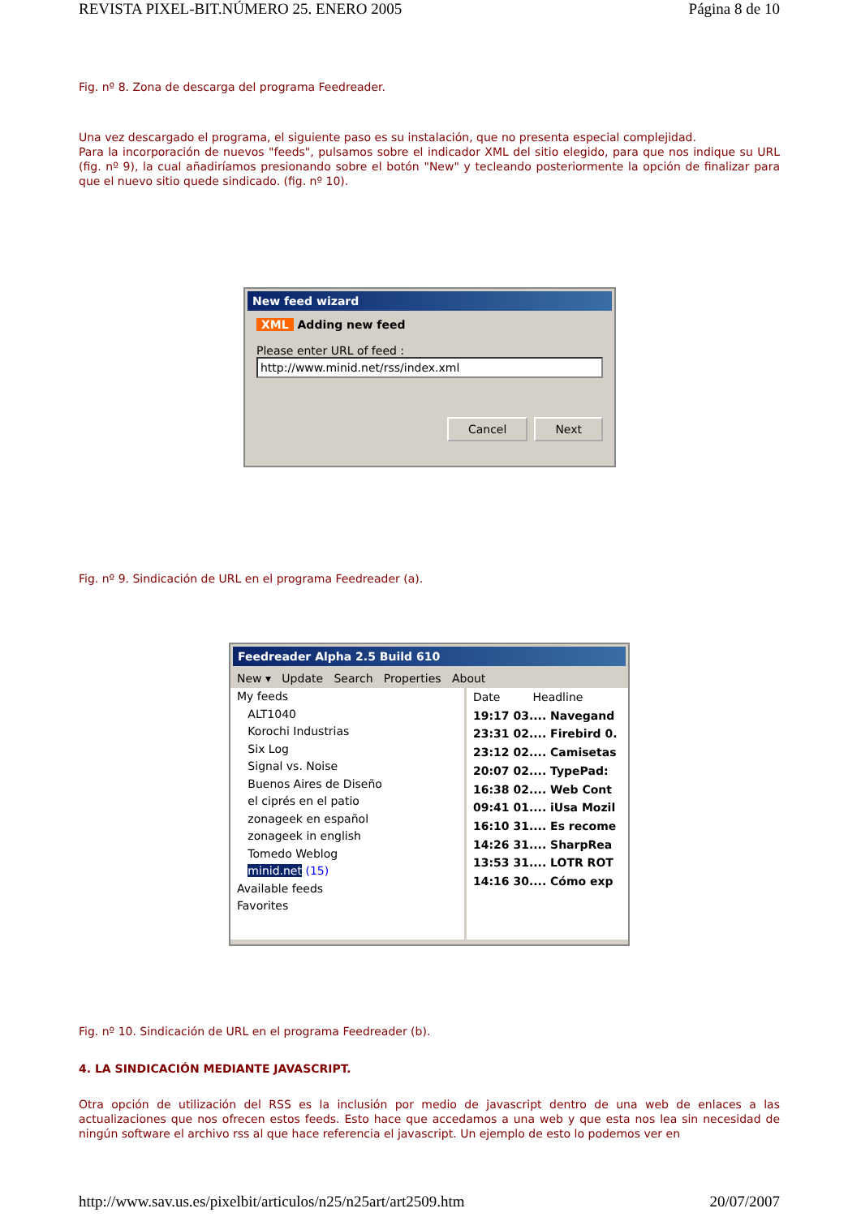REVISTA PIXEL-BIT.NÚMERO 25. ENERO 2005 Página 8 de 10
Fig. nº 8. Zona de descarga del programa Feedreader.
Una vez descargado el programa, el siguiente paso es su instalación, que no presenta especial complejidad.
Para la incorporación de nuevos "feeds", pulsamos sobre el indicador XML del sitio elegido, para que nos indique su URL (fig. nº 9), la cual añadiríamos presionando sobre el botón "New" y tecleando posteriormente la opción de finalizar para que el nuevo sitio quede sindicado. (fig. nº 10).
New feed wizard
XML Adding new feed
Please enter URL of feed :
http://www.minid.net/rss/index.xml
Cancel Next
Fig. nº 9. Sindicación de URL en el programa Feedreader (a).
Feedreader Alpha 2.5 Build 610
New ▾ Update Search Properties About
My feeds
ALT1040
Korochi Industrias
Six Log
Signal vs. Noise
Buenos Aires de Diseño
el ciprés en el patio
zonageek en español
zonageek in english
Tomedo Weblog
minid.net (15)
Available feeds
Favorites
Date Headline
19:17 03.... Navegand
23:31 02.... Firebird 0.
23:12 02.... Camisetas
20:07 02.... TypePad:
16:38 02.... Web Cont
09:41 01.... iUsa Mozil
16:10 31.... Es recome
14:26 31.... SharpRea
13:53 31.... LOTR ROT
14:16 30.... Cómo exp
Fig. nº 10. Sindicación de URL en el programa Feedreader (b).
4. LA SINDICACIÓN MEDIANTE JAVASCRIPT.
Otra opción de utilización del RSS es la inclusión por medio de javascript dentro de una web de enlaces a las actualizaciones que nos ofrecen estos feeds. Esto hace que accedamos a una web y que esta nos lea sin necesidad de ningún software el archivo rss al que hace referencia el javascript. Un ejemplo de esto lo podemos ver en
http://www.sav.us.es/pixelbit/articulos/n25/n25art/art2509.htm 20/07/2007